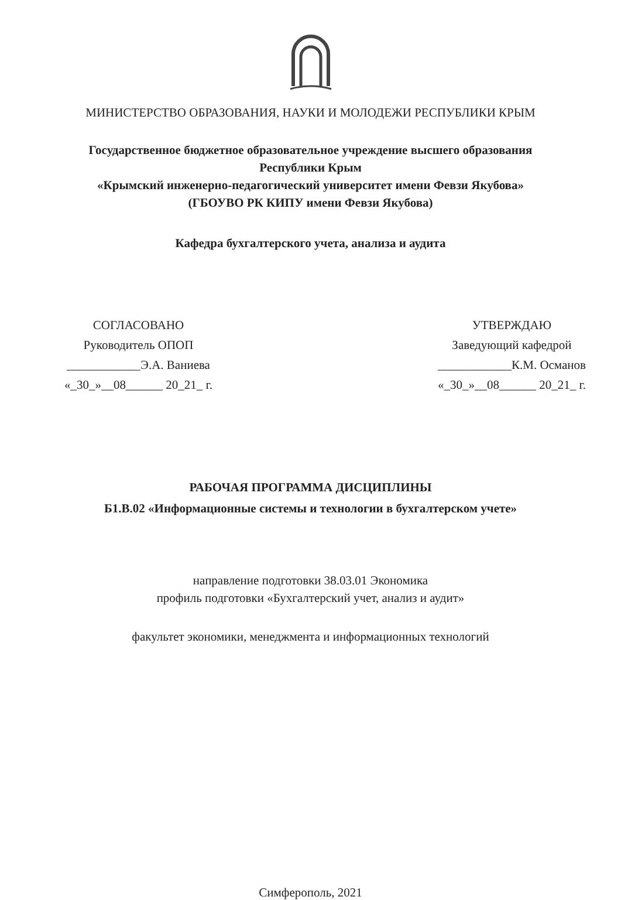МИНИСТЕРСТВО ОБРАЗОВАНИЯ, НАУКИ И МОЛОДЕЖИ РЕСПУБЛИКИ КРЫМ
Государственное бюджетное образовательное учреждение высшего образования
Республики Крым
«Крымский инженерно-педагогический университет имени Февзи Якубова»
(ГБОУВО РК КИПУ имени Февзи Якубова)
Кафедра бухгалтерского учета, анализа и аудита
СОГЛАСОВАНО
Руководитель ОПОП
____________Э.А. Ваниева
«_30_»__08______ 20_21_ г.
УТВЕРЖДАЮ
Заведующий кафедрой
____________К.М. Османов
«_30_»__08______ 20_21_ г.
РАБОЧАЯ ПРОГРАММА ДИСЦИПЛИНЫ
Б1.В.02 «Информационные системы и технологии в бухгалтерском учете»
направление подготовки 38.03.01 Экономика
профиль подготовки «Бухгалтерский учет, анализ и аудит»
факультет экономики, менеджмента и информационных технологий
Симферополь, 2021